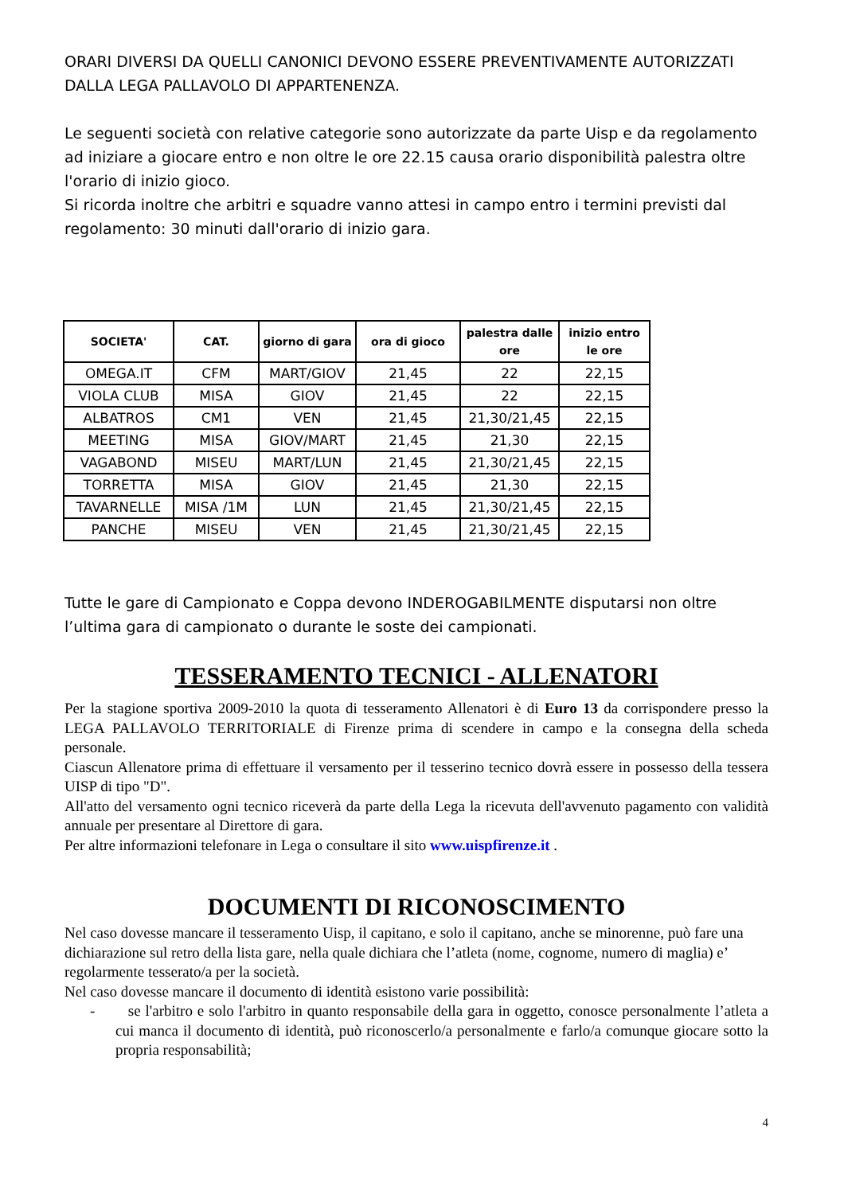ORARI DIVERSI DA QUELLI CANONICI DEVONO ESSERE PREVENTIVAMENTE AUTORIZZATI DALLA LEGA PALLAVOLO DI APPARTENENZA.
Le seguenti società con relative categorie sono autorizzate da parte Uisp e da regolamento ad iniziare a giocare entro e non oltre le ore 22.15 causa orario disponibilità palestra oltre l'orario di inizio gioco.
Si ricorda inoltre che arbitri e squadre vanno attesi in campo entro i termini previsti dal regolamento: 30 minuti dall'orario di inizio gara.
| SOCIETA' | CAT. | giorno di gara | ora di gioco | palestra dalle ore | inizio entro le ore |
| --- | --- | --- | --- | --- | --- |
| OMEGA.IT | CFM | MART/GIOV | 21,45 | 22 | 22,15 |
| VIOLA CLUB | MISA | GIOV | 21,45 | 22 | 22,15 |
| ALBATROS | CM1 | VEN | 21,45 | 21,30/21,45 | 22,15 |
| MEETING | MISA | GIOV/MART | 21,45 | 21,30 | 22,15 |
| VAGABOND | MISEU | MART/LUN | 21,45 | 21,30/21,45 | 22,15 |
| TORRETTA | MISA | GIOV | 21,45 | 21,30 | 22,15 |
| TAVARNELLE | MISA /1M | LUN | 21,45 | 21,30/21,45 | 22,15 |
| PANCHE | MISEU | VEN | 21,45 | 21,30/21,45 | 22,15 |
Tutte le gare di Campionato e Coppa devono INDEROGABILMENTE disputarsi non oltre l’ultima gara di campionato o durante le soste dei campionati.
TESSERAMENTO TECNICI - ALLENATORI
Per la stagione sportiva 2009-2010 la quota di tesseramento Allenatori è di Euro 13 da corrispondere presso la LEGA PALLAVOLO TERRITORIALE di Firenze prima di scendere in campo e la consegna della scheda personale.
Ciascun Allenatore prima di effettuare il versamento per il tesserino tecnico dovrà essere in possesso della tessera UISP di tipo "D".
All'atto del versamento ogni tecnico riceverà da parte della Lega la ricevuta dell'avvenuto pagamento con validità annuale per presentare al Direttore di gara.
Per altre informazioni telefonare in Lega o consultare il sito www.uispfirenze.it .
DOCUMENTI DI RICONOSCIMENTO
Nel caso dovesse mancare il tesseramento Uisp, il capitano, e solo il capitano, anche se minorenne, può fare una dichiarazione sul retro della lista gare, nella quale dichiara che l’atleta (nome, cognome, numero di maglia) e’ regolarmente tesserato/a per la società.
Nel caso dovesse mancare il documento di identità esistono varie possibilità:
- se l'arbitro e solo l'arbitro in quanto responsabile della gara in oggetto, conosce personalmente l’atleta a cui manca il documento di identità, può riconoscerlo/a personalmente e farlo/a comunque giocare sotto la propria responsabilità;
4